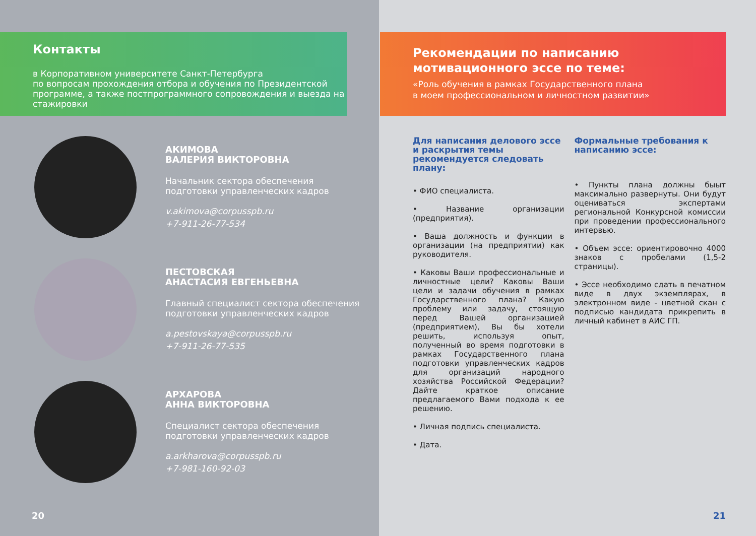Контакты
в Корпоративном университете Санкт-Петербурга
по вопросам прохождения отбора и обучения по Президентской программе, а также постпрограммного сопровождения и выезда на стажировки
АКИМОВА
ВАЛЕРИЯ ВИКТОРОВНА
Начальник сектора обеспечения
подготовки управленческих кадров
v.akimova@corpusspb.ru
+7-911-26-77-534
ПЕСТОВСКАЯ
АНАСТАСИЯ ЕВГЕНЬЕВНА
Главный специалист сектора обеспечения
подготовки управленческих кадров
a.pestovskaya@corpusspb.ru
+7-911-26-77-535
АРХАРОВА
АННА ВИКТОРОВНА
Специалист сектора обеспечения
подготовки управленческих кадров
a.arkharova@corpusspb.ru
+7-981-160-92-03
20
Рекомендации по написанию
мотивационного эссе по теме:
«Роль обучения в рамках Государственного плана
в моем профессиональном и личностном развитии»
Для написания делового эссе и раскрытия темы рекомендуется следовать плану:
• ФИО специалиста.
• Название организации (предприятия).
• Ваша должность и функции в организации (на предприятии) как руководителя.
• Каковы Ваши профессиональные и личностные цели? Каковы Ваши цели и задачи обучения в рамках Государственного плана? Какую проблему или задачу, стоящую перед Вашей организацией (предприятием), Вы бы хотели решить, используя опыт, полученный во время подготовки в рамках Государственного плана подготовки управленческих кадров для организаций народного хозяйства Российской Федерации? Дайте краткое описание предлагаемого Вами подхода к ее решению.
• Личная подпись специалиста.
• Дата.
Формальные требования к написанию эссе:
• Пункты плана должны быыт максимально развернуты. Они будут оцениваться экспертами региональной Конкурсной комиссии при проведении профессионального интервью.
• Объем эссе: ориентировочно 4000 знаков с пробелами (1,5-2 страницы).
• Эссе необходимо сдать в печатном виде в двух экземплярах, в электронном виде - цветной скан с подписью кандидата прикрепить в личный кабинет в АИС ГП.
21